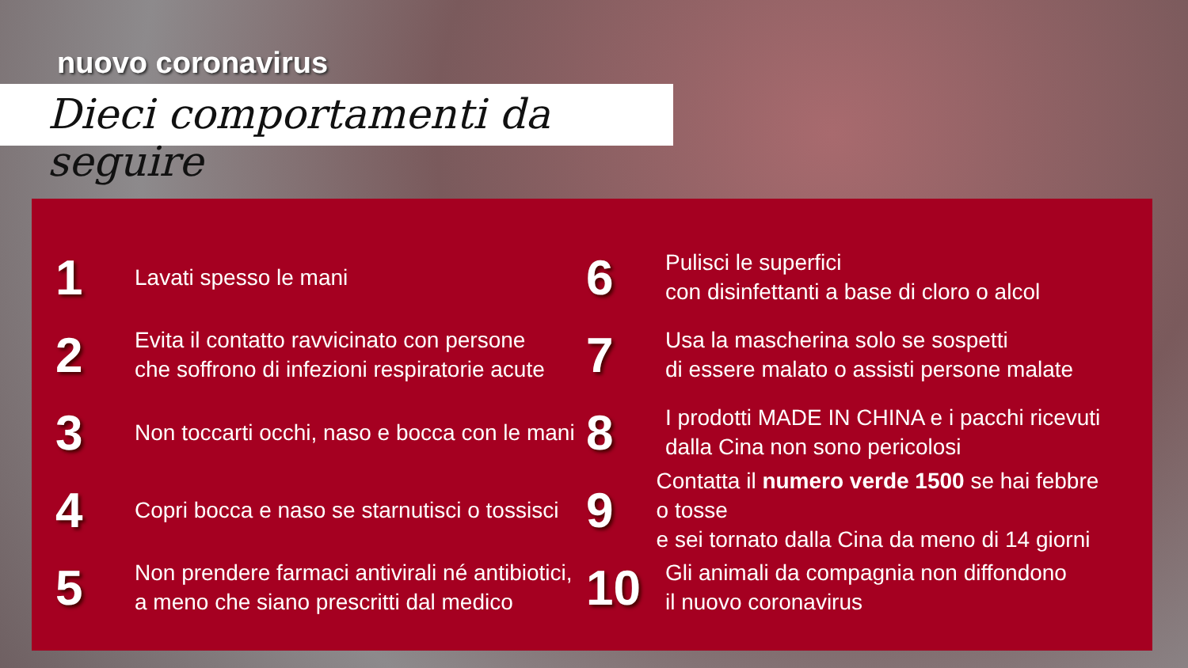nuovo coronavirus
Dieci comportamenti da seguire
1
Lavati spesso le mani
2
Evita il contatto ravvicinato con persone
che soffrono di infezioni respiratorie acute
3
Non toccarti occhi, naso e bocca con le mani
4
Copri bocca e naso se starnutisci o tossisci
5
Non prendere farmaci antivirali né antibiotici,
a meno che siano prescritti dal medico
6
Pulisci le superfici
con disinfettanti a base di cloro o alcol
7
Usa la mascherina solo se sospetti
di essere malato o assisti persone malate
8
I prodotti MADE IN CHINA e i pacchi ricevuti
dalla Cina non sono pericolosi
9
Contatta il numero verde 1500 se hai febbre o tosse
e sei tornato dalla Cina da meno di 14 giorni
10
Gli animali da compagnia non diffondono
il nuovo coronavirus